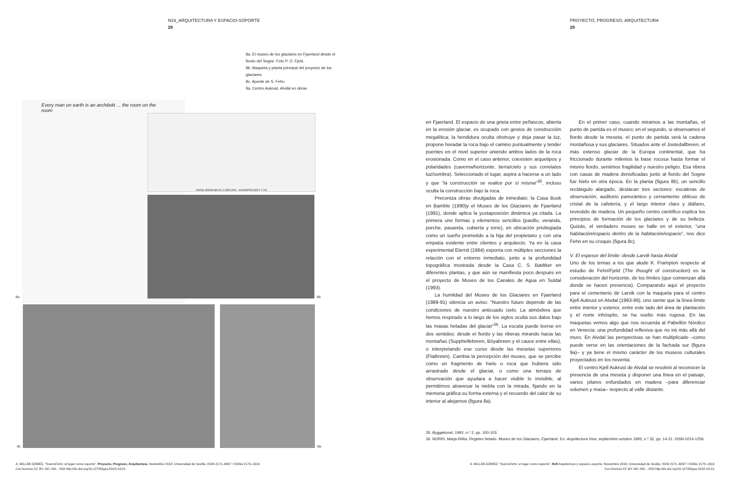N19_ARQUITECTURA Y ESPACIO-SOPORTE
28
8a. El museo de los glaciares en Fjaerland desde el fiordo del Sogne. Foto P. O. Fjeld.
8b. Maqueta y planta principal del proyecto de los glaciares.
8c. Apunte de S. Fehn.
9a. Centro Aukrust, Alvdal en obras.
Every man on earth is an architekt ... the room on the room
NORSK BREMUSEUM I FJÆRLAND - SKISSEPROSJEKT 1:200
8a 8b
8c 9a
A. MILLÁN GÓMEZ. “SverreFehn: el lugar como soporte”. Proyecto, Progreso, Arquitectura. Noviembre 2018. Universidad de Sevilla. ISSN 2171–6897 / ISSNe 2173–1616
Con licencia CC BY–NC–ND – DOI http://dx.doi.org/10.12795/ppa.2018.i19.01
PROYECTO, PROGRESO, ARQUITECTURA
29
en Fjaerland. El espacio de una grieta entre peñascos, abierta en la erosión glaciar, es ocupado con gestos de construcción megalítica; la hendidura oculta obstruye y deja pasar la luz, propone horadar la roca bajo el camino puntualmente y tender puentes en el nivel superior uniendo ambos lados de la roca erosionada. Como en el caso anterior, coexisten arquetipos y polaridades (caverna/horizonte, tierra/cielo y sus correlatos luz/sombra). Seleccionado el lugar, aspira a hacerse a un lado y que “la construcción se realice por sí misma”<sup>35</sup>, incluso oculta la construcción bajo la roca.
Preconiza obras divulgadas de inmediato: la Casa Busk en Bamble (1990)y el Museo de los Glaciares de Fjaerland (1991), donde aplica la yuxtaposición dinámica ya citada. La primera une formas y elementos sencillos (pasillo, veranda, porche, pasarela, cubierta y torre), en ubicación privilegiada como un sueño prometido a la hija del propietario y con una empatía evidente entre clientes y arquitecto. Ya en la casa experimental Eternit (1964) exponía con múltiples secciones la relación con el entorno inmediato, junto a la profundidad topográfica mostrada desde la Casa C. S. Bødtker en diferentes plantas, y que aún se manifiesta poco después en el proyecto de Museo de los Canales de Agua en Suldal (1993).
La humildad del Museo de los Glaciares en Fjaerland (1989-91) silencia un aviso: “Nuestro futuro depende de las condiciones de nuestro anticuado cielo. La atmósfera que hemos respirado a lo largo de los siglos oculta sus datos bajo las masas heladas del glaciar”<sup>36</sup>. La escala puede leerse en dos sentidos: desde el fiordo y las riberas mirando hacia las montañas (Supphellebreen, Böyabreen y el cauce entre ellas), o interpretando ese curso desde las mesetas superiores (Flatbreen). Cambia la percepción del museo, que se percibe como un fragmento de hielo o roca que hubiera sido arrastrado desde el glaciar, o como una terraza de observación que ayudara a hacer visible lo invisible, al permitirnos atravesar la niebla con la mirada, fijando en la memoria gráfica su forma externa y el recuerdo del calor de su interior al alejarnos (figura 8a).
En el primer caso, cuando miramos a las montañas, el punto de partida es el museo; en el segundo, si observamos el fiordo desde la meseta, el punto de partida será la cadena montañosa y sus glaciares. Situados ante el Jostedallbreen, el más extenso glaciar de la Europa continental, que ha friccionado durante milenios la base rocosa hasta formar el mismo fiordo, sentimos fragilidad y nuestro peligro. Esa ribera con casas de madera densificadas junto al fiordo del Sogne fue hielo en otra época. En la planta (figura 8b), un sencillo rectángulo alargado, destacan tres sectores: escaleras de observación, auditorio panorámico y cerramiento oblicuo de cristal de la cafetería, y el largo interior claro y diáfano, revestido de madera. Un pequeño centro científico explica los principios de formación de los glaciares y de su belleza. Quizás, el verdadero museo se halle en el exterior, “una habitación/espacio dentro de la habitación/espacio”, nos dice Fehn en su croquis (figura 8c).
V. El espesor del límite: desde Larvik hasta Alvdal
Uno de los temas a los que alude K. Frampton respecto al estudio de Fehn/Fjeld (The thought of construction) es la consideración del horizonte, de los límites (que comienzan allá donde se hacen presencia). Comparando aquí el proyecto para el cementerio de Larvik con la maqueta para el centro Kjell Aukrust en Alvdal (1993-96), uno siente que la línea límite entre interior y exterior, entre este lado del área de plantación y el norte inhóspito, se ha vuelto más rugosa. En las maquetas vemos algo que nos recuerda al Pabellón Nórdico en Venecia: una profundidad reflexiva que no irá más allá del muro. En Alvdal las perspectivas se han multiplicado –como puede verse en las orientaciones de la fachada sur (figura 9a)– y ya tiene el mismo carácter de los museos culturales proyectados en los noventa.
El centro Kjell Aukrust de Alvdal se resolvió al reconocer la presencia de una meseta y disponer una línea en el paisaje, varios pilares enfundados en madera –para diferenciar volumen y masa– respecto al valle distante.
35. Byggekunst, 1992, n.º 2, pp. 100-103.
36. NORRI, Marja-Riitta. Registro helado. Museo de los Glaciares, Fjaerland. En: Arquitectura Viva, septiembre-octubre 1993, n.º 32, pp. 14-21. ISSN 0214-1256.
A. MILLÁN GÓMEZ. “SverreFehn: el lugar como soporte”. N19 Arquitectura y espacio–soporte. Noviembre 2018. Universidad de Sevilla. ISSN 2171–6897 / ISSNe 2173–1616
Con licencia CC BY–NC–ND – DOI http://dx.doi.org/10.12795/ppa.2018.i19.01